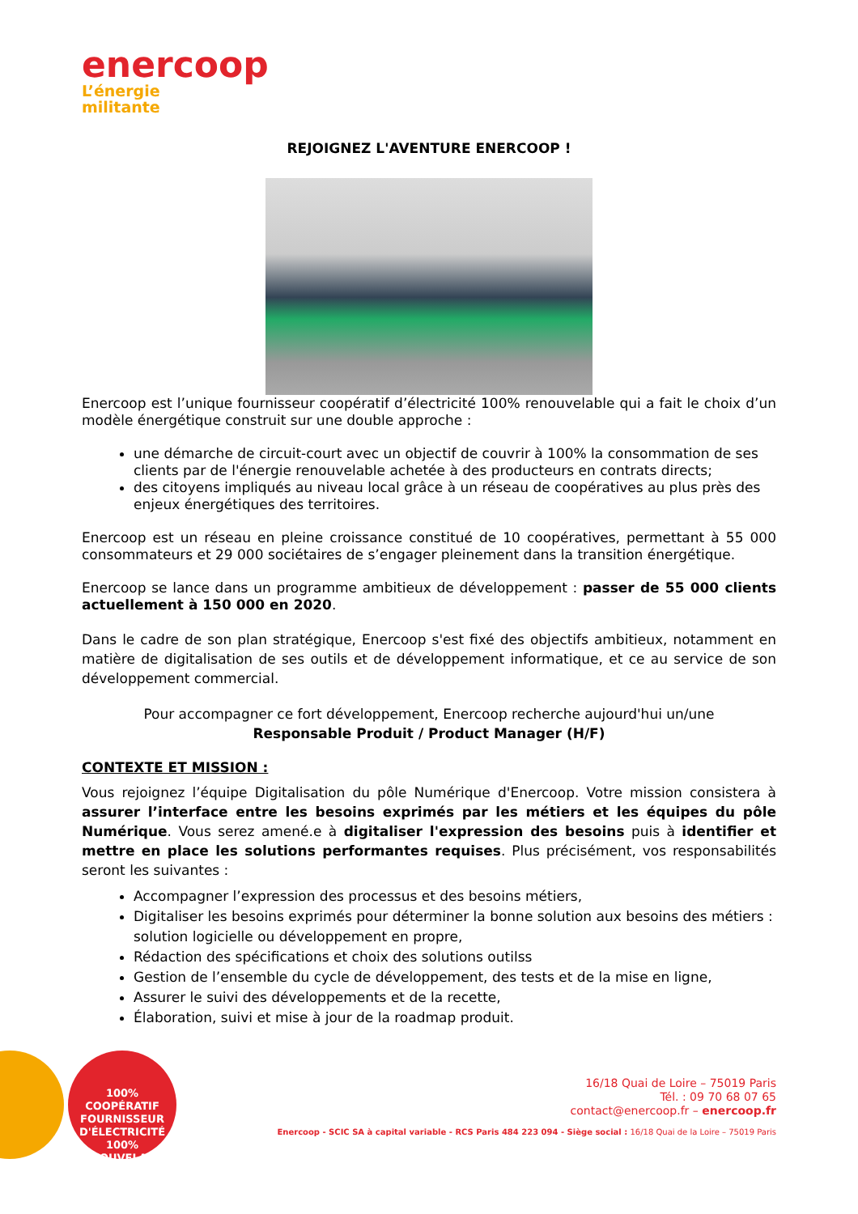enercoop
L’énergie
militante
REJOIGNEZ L'AVENTURE ENERCOOP !
Enercoop est l’unique fournisseur coopératif d’électricité 100% renouvelable qui a fait le choix d’un modèle énergétique construit sur une double approche :
une démarche de circuit-court avec un objectif de couvrir à 100% la consommation de ses clients par de l'énergie renouvelable achetée à des producteurs en contrats directs;
des citoyens impliqués au niveau local grâce à un réseau de coopératives au plus près des enjeux énergétiques des territoires.
Enercoop est un réseau en pleine croissance constitué de 10 coopératives, permettant à 55 000 consommateurs et 29 000 sociétaires de s’engager pleinement dans la transition énergétique.
Enercoop se lance dans un programme ambitieux de développement : passer de 55 000 clients actuellement à 150 000 en 2020.
Dans le cadre de son plan stratégique, Enercoop s'est fixé des objectifs ambitieux, notamment en matière de digitalisation de ses outils et de développement informatique, et ce au service de son développement commercial.
Pour accompagner ce fort développement, Enercoop recherche aujourd'hui un/une
Responsable Produit / Product Manager (H/F)
CONTEXTE ET MISSION :
Vous rejoignez l’équipe Digitalisation du pôle Numérique d'Enercoop. Votre mission consistera à assurer l’interface entre les besoins exprimés par les métiers et les équipes du pôle Numérique. Vous serez amené.e à digitaliser l'expression des besoins puis à identifier et mettre en place les solutions performantes requises. Plus précisément, vos responsabilités seront les suivantes :
Accompagner l’expression des processus et des besoins métiers,
Digitaliser les besoins exprimés pour déterminer la bonne solution aux besoins des métiers : solution logicielle ou développement en propre,
Rédaction des spécifications et choix des solutions outilss
Gestion de l’ensemble du cycle de développement, des tests et de la mise en ligne,
Assurer le suivi des développements et de la recette,
Élaboration, suivi et mise à jour de la roadmap produit.
100% COOPÉRATIF
FOURNISSEUR
D'ÉLECTRICITÉ
100% RENOUVELABLE
16/18 Quai de Loire – 75019 Paris
Tél. : 09 70 68 07 65
contact@enercoop.fr – enercoop.fr
Enercoop - SCIC SA à capital variable - RCS Paris 484 223 094 - Siège social : 16/18 Quai de la Loire – 75019 Paris